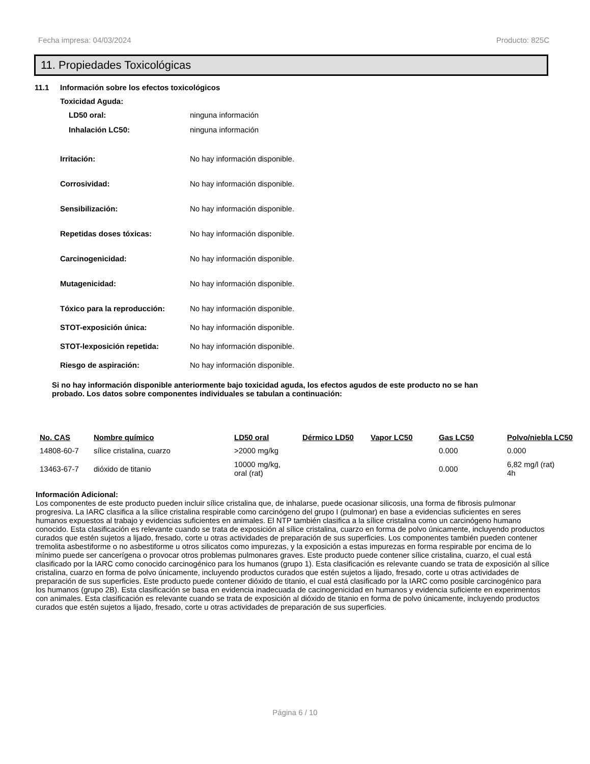Fecha impresa: 04/03/2024 Producto: 825C
11. Propiedades Toxicológicas
11.1 Información sobre los efectos toxicológicos
Toxicidad Aguda:
LD50 oral: ninguna información
Inhalación LC50: ninguna información
Irritación: No hay información disponible.
Corrosividad: No hay información disponible.
Sensibilización: No hay información disponible.
Repetidas doses tóxicas: No hay información disponible.
Carcinogenicidad: No hay información disponible.
Mutagenicidad: No hay información disponible.
Tóxico para la reproducción: No hay información disponible.
STOT-exposición única: No hay información disponible.
STOT-lexposición repetida: No hay información disponible.
Riesgo de aspiración: No hay información disponible.
Si no hay información disponible anteriormente bajo toxicidad aguda, los efectos agudos de este producto no se han probado. Los datos sobre componentes individuales se tabulan a continuación:
| No. CAS | Nombre químico | LD50 oral | Dérmico LD50 | Vapor LC50 | Gas LC50 | Polvo/niebla LC50 |
| --- | --- | --- | --- | --- | --- | --- |
| 14808-60-7 | sílice cristalina, cuarzo | >2000 mg/kg | | | 0.000 | 0.000 |
| 13463-67-7 | dióxido de titanio | 10000 mg/kg, oral (rat) | | | 0.000 | 6,82 mg/l (rat) 4h |
Información Adicional:
Los componentes de este producto pueden incluir sílice cristalina que, de inhalarse, puede ocasionar silicosis, una forma de fibrosis pulmonar progresiva. La IARC clasifica a la sílice cristalina respirable como carcinógeno del grupo I (pulmonar) en base a evidencias suficientes en seres humanos expuestos al trabajo y evidencias suficientes en animales. El NTP también clasifica a la sílice cristalina como un carcinógeno humano conocido. Esta clasificación es relevante cuando se trata de exposición al sílice cristalina, cuarzo en forma de polvo únicamente, incluyendo productos curados que estén sujetos a lijado, fresado, corte u otras actividades de preparación de sus superficies. Los componentes también pueden contener tremolita asbestiforme o no asbestiforme u otros silicatos como impurezas, y la exposición a estas impurezas en forma respirable por encima de lo mínimo puede ser cancerígena o provocar otros problemas pulmonares graves. Este producto puede contener sílice cristalina, cuarzo, el cual está clasificado por la IARC como conocido carcinogénico para los humanos (grupo 1). Esta clasificación es relevante cuando se trata de exposición al sílice cristalina, cuarzo en forma de polvo únicamente, incluyendo productos curados que estén sujetos a lijado, fresado, corte u otras actividades de preparación de sus superficies. Este producto puede contener dióxido de titanio, el cual está clasificado por la IARC como posible carcinogénico para los humanos (grupo 2B). Esta clasificación se basa en evidencia inadecuada de cacinogenicidad en humanos y evidencia suficiente en experimentos con animales. Esta clasificación es relevante cuando se trata de exposición al dióxido de titanio en forma de polvo únicamente, incluyendo productos curados que estén sujetos a lijado, fresado, corte u otras actividades de preparación de sus superficies.
Página 6 / 10